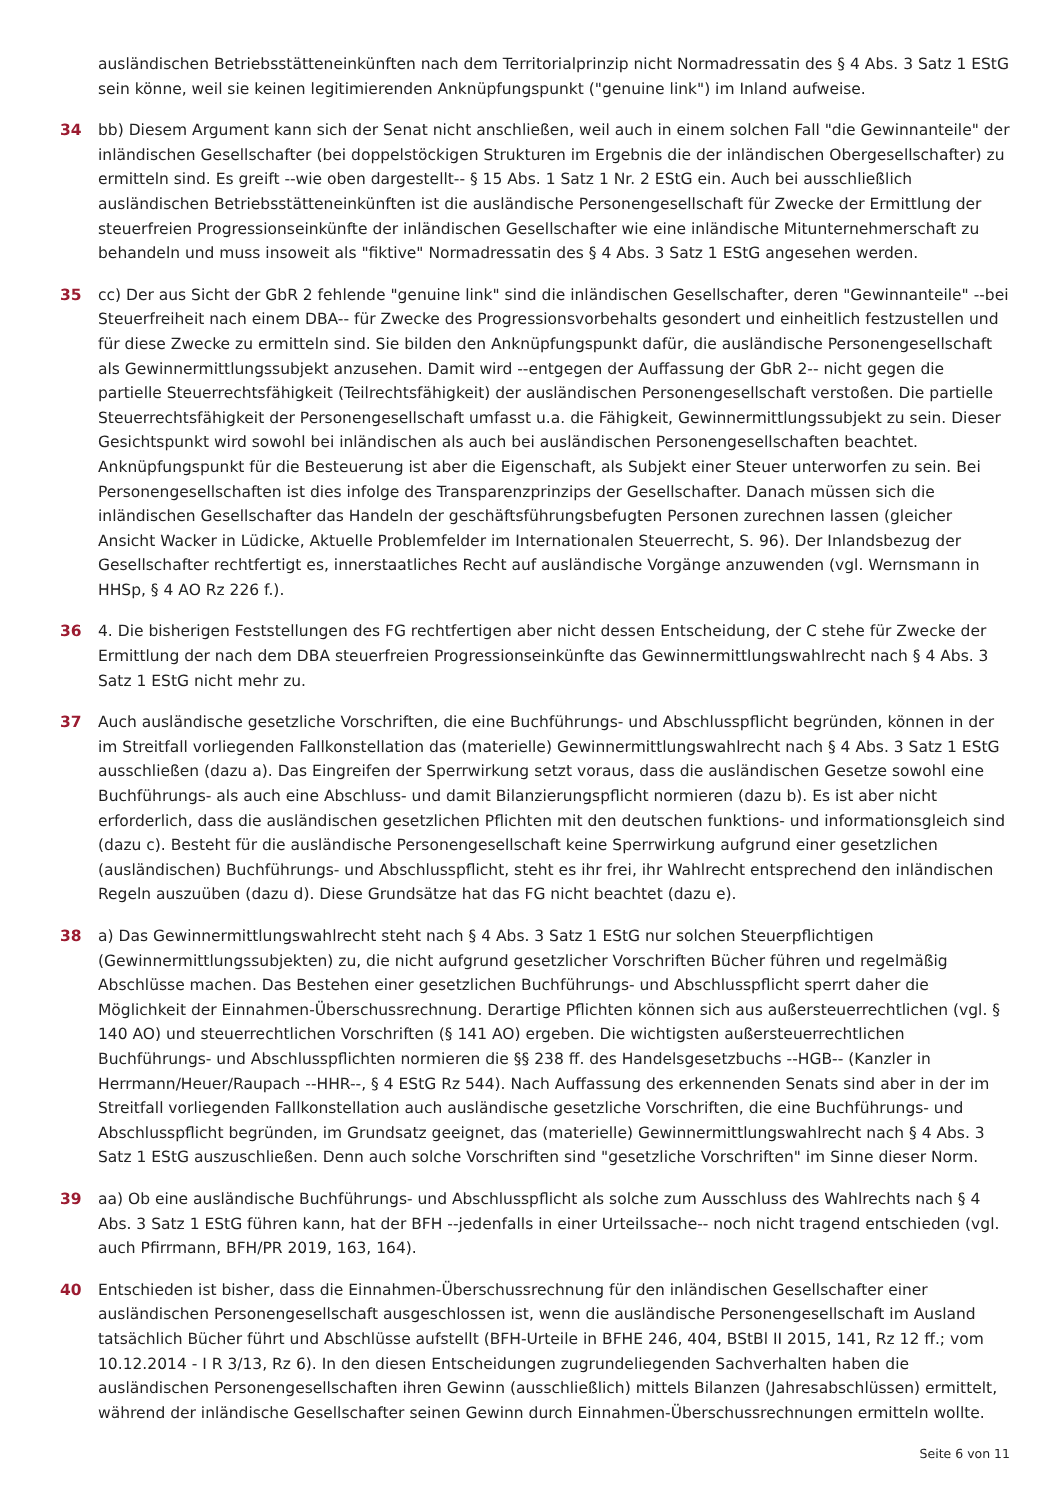ausländischen Betriebsstätteneinkünften nach dem Territorialprinzip nicht Normadressatin des § 4 Abs. 3 Satz 1 EStG sein könne, weil sie keinen legitimierenden Anknüpfungspunkt ("genuine link") im Inland aufweise.
34 bb) Diesem Argument kann sich der Senat nicht anschließen, weil auch in einem solchen Fall "die Gewinnanteile" der inländischen Gesellschafter (bei doppelstöckigen Strukturen im Ergebnis die der inländischen Obergesellschafter) zu ermitteln sind. Es greift --wie oben dargestellt-- § 15 Abs. 1 Satz 1 Nr. 2 EStG ein. Auch bei ausschließlich ausländischen Betriebsstätteneinkünften ist die ausländische Personengesellschaft für Zwecke der Ermittlung der steuerfreien Progressionseinkünfte der inländischen Gesellschafter wie eine inländische Mitunternehmerschaft zu behandeln und muss insoweit als "fiktive" Normadressatin des § 4 Abs. 3 Satz 1 EStG angesehen werden.
35 cc) Der aus Sicht der GbR 2 fehlende "genuine link" sind die inländischen Gesellschafter, deren "Gewinnanteile" --bei Steuerfreiheit nach einem DBA-- für Zwecke des Progressionsvorbehalts gesondert und einheitlich festzustellen und für diese Zwecke zu ermitteln sind. Sie bilden den Anknüpfungspunkt dafür, die ausländische Personengesellschaft als Gewinnermittlungssubjekt anzusehen. Damit wird --entgegen der Auffassung der GbR 2-- nicht gegen die partielle Steuerrechtsfähigkeit (Teilrechtsfähigkeit) der ausländischen Personengesellschaft verstoßen. Die partielle Steuerrechtsfähigkeit der Personengesellschaft umfasst u.a. die Fähigkeit, Gewinnermittlungssubjekt zu sein. Dieser Gesichtspunkt wird sowohl bei inländischen als auch bei ausländischen Personengesellschaften beachtet. Anknüpfungspunkt für die Besteuerung ist aber die Eigenschaft, als Subjekt einer Steuer unterworfen zu sein. Bei Personengesellschaften ist dies infolge des Transparenzprinzips der Gesellschafter. Danach müssen sich die inländischen Gesellschafter das Handeln der geschäftsführungsbefugten Personen zurechnen lassen (gleicher Ansicht Wacker in Lüdicke, Aktuelle Problemfelder im Internationalen Steuerrecht, S. 96). Der Inlandsbezug der Gesellschafter rechtfertigt es, innerstaatliches Recht auf ausländische Vorgänge anzuwenden (vgl. Wernsmann in HHSp, § 4 AO Rz 226 f.).
36 4. Die bisherigen Feststellungen des FG rechtfertigen aber nicht dessen Entscheidung, der C stehe für Zwecke der Ermittlung der nach dem DBA steuerfreien Progressionseinkünfte das Gewinnermittlungswahlrecht nach § 4 Abs. 3 Satz 1 EStG nicht mehr zu.
37 Auch ausländische gesetzliche Vorschriften, die eine Buchführungs- und Abschlusspflicht begründen, können in der im Streitfall vorliegenden Fallkonstellation das (materielle) Gewinnermittlungswahlrecht nach § 4 Abs. 3 Satz 1 EStG ausschließen (dazu a). Das Eingreifen der Sperrwirkung setzt voraus, dass die ausländischen Gesetze sowohl eine Buchführungs- als auch eine Abschluss- und damit Bilanzierungspflicht normieren (dazu b). Es ist aber nicht erforderlich, dass die ausländischen gesetzlichen Pflichten mit den deutschen funktions- und informationsgleich sind (dazu c). Besteht für die ausländische Personengesellschaft keine Sperrwirkung aufgrund einer gesetzlichen (ausländischen) Buchführungs- und Abschlusspflicht, steht es ihr frei, ihr Wahlrecht entsprechend den inländischen Regeln auszuüben (dazu d). Diese Grundsätze hat das FG nicht beachtet (dazu e).
38 a) Das Gewinnermittlungswahlrecht steht nach § 4 Abs. 3 Satz 1 EStG nur solchen Steuerpflichtigen (Gewinnermittlungssubjekten) zu, die nicht aufgrund gesetzlicher Vorschriften Bücher führen und regelmäßig Abschlüsse machen. Das Bestehen einer gesetzlichen Buchführungs- und Abschlusspflicht sperrt daher die Möglichkeit der Einnahmen-Überschussrechnung. Derartige Pflichten können sich aus außersteuerrechtlichen (vgl. § 140 AO) und steuerrechtlichen Vorschriften (§ 141 AO) ergeben. Die wichtigsten außersteuerrechtlichen Buchführungs- und Abschlusspflichten normieren die §§ 238 ff. des Handelsgesetzbuchs --HGB-- (Kanzler in Herrmann/Heuer/Raupach --HHR--, § 4 EStG Rz 544). Nach Auffassung des erkennenden Senats sind aber in der im Streitfall vorliegenden Fallkonstellation auch ausländische gesetzliche Vorschriften, die eine Buchführungs- und Abschlusspflicht begründen, im Grundsatz geeignet, das (materielle) Gewinnermittlungswahlrecht nach § 4 Abs. 3 Satz 1 EStG auszuschließen. Denn auch solche Vorschriften sind "gesetzliche Vorschriften" im Sinne dieser Norm.
39 aa) Ob eine ausländische Buchführungs- und Abschlusspflicht als solche zum Ausschluss des Wahlrechts nach § 4 Abs. 3 Satz 1 EStG führen kann, hat der BFH --jedenfalls in einer Urteilssache-- noch nicht tragend entschieden (vgl. auch Pfirrmann, BFH/PR 2019, 163, 164).
40 Entschieden ist bisher, dass die Einnahmen-Überschussrechnung für den inländischen Gesellschafter einer ausländischen Personengesellschaft ausgeschlossen ist, wenn die ausländische Personengesellschaft im Ausland tatsächlich Bücher führt und Abschlüsse aufstellt (BFH-Urteile in BFHE 246, 404, BStBl II 2015, 141, Rz 12 ff.; vom 10.12.2014 - I R 3/13, Rz 6). In den diesen Entscheidungen zugrundeliegenden Sachverhalten haben die ausländischen Personengesellschaften ihren Gewinn (ausschließlich) mittels Bilanzen (Jahresabschlüssen) ermittelt, während der inländische Gesellschafter seinen Gewinn durch Einnahmen-Überschussrechnungen ermitteln wollte.
Seite 6 von 11